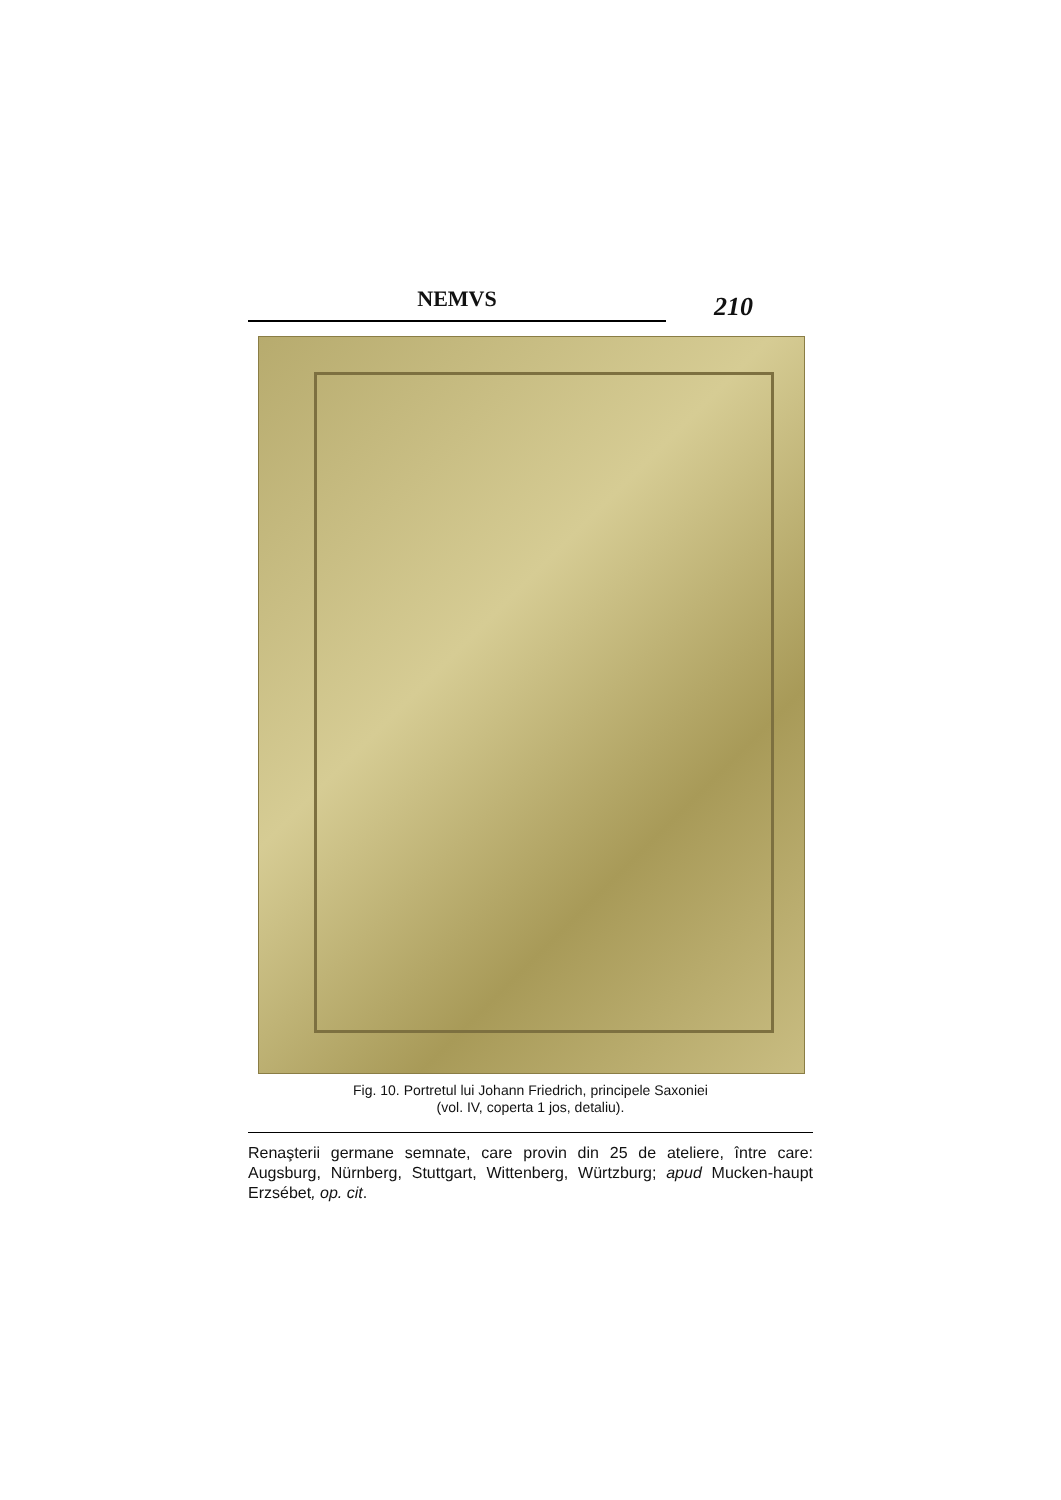NEMVS
210
Fig. 10. Portretul lui Johann Friedrich, principele Saxoniei
(vol. IV, coperta 1 jos, detaliu).
Renaşterii germane semnate, care provin din 25 de ateliere, între care: Augsburg, Nürnberg, Stuttgart, Wittenberg, Würtzburg; apud Mucken-haupt Erzsébet, op. cit.